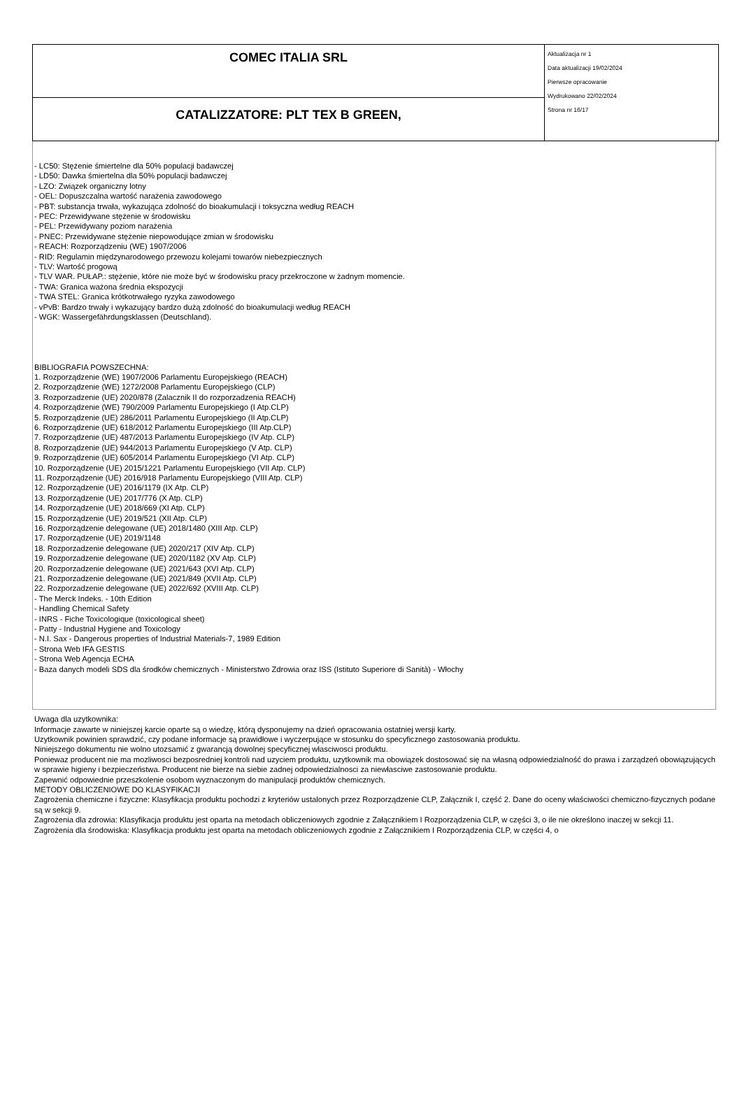| COMEC ITALIA SRL | Aktualizacja nr 1 Data aktualizacji 19/02/2024 Pierwsze opracowanie Wydrukowano 22/02/2024 Strona nr 16/17 |
| CATALIZZATORE: PLT TEX B GREEN, | |
- LC50: Stężenie śmiertelne dla 50% populacji badawczej
- LD50: Dawka śmiertelna dla 50% populacji badawczej
- LZO: Związek organiczny lotny
- OEL: Dopuszczalna wartość narażenia zawodowego
- PBT: substancja trwała, wykazująca zdolność do bioakumulacji i toksyczna według REACH
- PEC: Przewidywane stężenie w środowisku
- PEL: Przewidywany poziom narażenia
- PNEC: Przewidywane stężenie niepowodujące zmian w środowisku
- REACH: Rozporządzeniu (WE) 1907/2006
- RID: Regulamin międzynarodowego przewozu kolejami towarów niebezpiecznych
- TLV: Wartość progową
- TLV WAR. PUŁAP.: stężenie, które nie może być w środowisku pracy przekroczone w żadnym momencie.
- TWA: Granica ważona średnia ekspozycji
- TWA STEL: Granica krótkotrwałego ryzyka zawodowego
- vPvB: Bardzo trwały i wykazujący bardzo dużą zdolność do bioakumulacji według REACH
- WGK: Wassergefährdungsklassen (Deutschland).
BIBLIOGRAFIA POWSZECHNA:
1. Rozporządzenie (WE) 1907/2006 Parlamentu Europejskiego (REACH)
2. Rozporządzenie (WE) 1272/2008 Parlamentu Europejskiego (CLP)
3. Rozporzadzenie (UE) 2020/878 (Zalacznik II do rozporzadzenia REACH)
4. Rozporządzenie (WE) 790/2009 Parlamentu Europejskiego (I Atp.CLP)
5. Rozporządzenie (UE) 286/2011 Parlamentu Europejskiego (II Atp.CLP)
6. Rozporządzenie (UE) 618/2012 Parlamentu Europejskiego (III Atp.CLP)
7. Rozporządzenie (UE) 487/2013 Parlamentu Europejskiego (IV Atp. CLP)
8. Rozporządzenie (UE) 944/2013 Parlamentu Europejskiego (V Atp. CLP)
9. Rozporządzenie (UE) 605/2014 Parlamentu Europejskiego (VI Atp. CLP)
10. Rozporządzenie (UE) 2015/1221 Parlamentu Europejskiego (VII Atp. CLP)
11. Rozporządzenie (UE) 2016/918 Parlamentu Europejskiego (VIII Atp. CLP)
12. Rozporządzenie (UE) 2016/1179 (IX Atp. CLP)
13. Rozporządzenie (UE) 2017/776 (X Atp. CLP)
14. Rozporządzenie (UE) 2018/669 (XI Atp. CLP)
15. Rozporządzenie (UE) 2019/521 (XII Atp. CLP)
16. Rozporządzenie delegowane (UE) 2018/1480 (XIII Atp. CLP)
17. Rozporządzenie (UE) 2019/1148
18. Rozporzadzenie delegowane (UE) 2020/217 (XIV Atp. CLP)
19. Rozporzadzenie delegowane (UE) 2020/1182 (XV Atp. CLP)
20. Rozporzadzenie delegowane (UE) 2021/643 (XVI Atp. CLP)
21. Rozporzadzenie delegowane (UE) 2021/849 (XVII Atp. CLP)
22. Rozporzadzenie delegowane (UE) 2022/692 (XVIII Atp. CLP)
- The Merck Indeks. - 10th Edition
- Handling Chemical Safety
- INRS - Fiche Toxicologique (toxicological sheet)
- Patty - Industrial Hygiene and Toxicology
- N.I. Sax - Dangerous properties of Industrial Materials-7, 1989 Edition
- Strona Web IFA GESTIS
- Strona Web Agencja ECHA
- Baza danych modeli SDS dla środków chemicznych - Ministerstwo Zdrowia oraz ISS (Istituto Superiore di Sanità) - Włochy
Uwaga dla uzytkownika:
Informacje zawarte w niniejszej karcie oparte są o wiedzę, którą dysponujemy na dzień opracowania ostatniej wersji karty.
Uzytkownik powinien sprawdzić, czy podane informacje są prawidłowe i wyczerpujące w stosunku do specyficznego zastosowania produktu.
Niniejszego dokumentu nie wolno utozsamić z gwarancją dowolnej specyficznej własciwosci produktu.
Poniewaz producent nie ma mozliwosci bezposredniej kontroli nad uzyciem produktu, uzytkownik ma obowiązek dostosować się na własną odpowiedzialność do prawa i zarządzeń obowiązujących w sprawie higieny i bezpieczeństwa. Producent nie bierze na siebie zadnej odpowiedzialnosci za niewłasciwe zastosowanie produktu.
Zapewnić odpowiednie przeszkolenie osobom wyznaczonym do manipulacji produktów chemicznych.
METODY OBLICZENIOWE DO KLASYFIKACJI
Zagrożenia chemiczne i fizyczne: Klasyfikacja produktu pochodzi z kryteriów ustalonych przez Rozporządzenie CLP, Załącznik I, część 2. Dane do oceny właściwości chemiczno-fizycznych podane są w sekcji 9.
Zagrożenia dla zdrowia: Klasyfikacja produktu jest oparta na metodach obliczeniowych zgodnie z Załącznikiem I Rozporządzenia CLP, w części 3, o ile nie określono inaczej w sekcji 11.
Zagrożenia dla środowiska: Klasyfikacja produktu jest oparta na metodach obliczeniowych zgodnie z Załącznikiem I Rozporządzenia CLP, w części 4, o